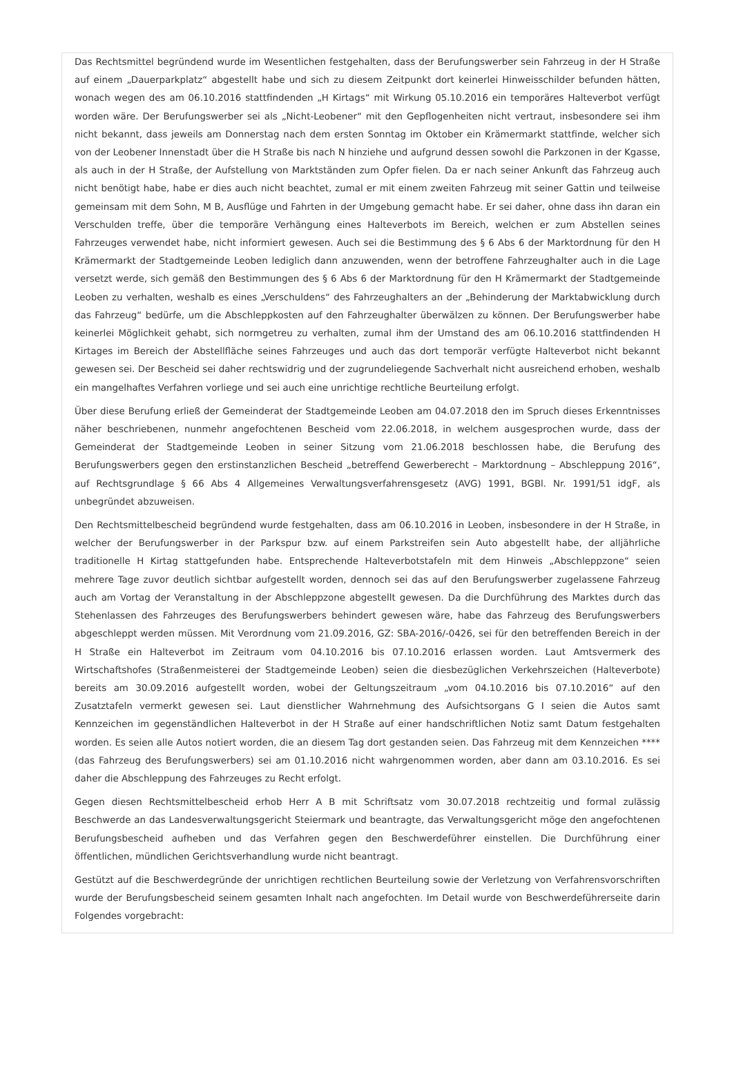Das Rechtsmittel begründend wurde im Wesentlichen festgehalten, dass der Berufungswerber sein Fahrzeug in der H Straße auf einem „Dauerparkplatz“ abgestellt habe und sich zu diesem Zeitpunkt dort keinerlei Hinweisschilder befunden hätten, wonach wegen des am 06.10.2016 stattfindenden „H Kirtags“ mit Wirkung 05.10.2016 ein temporäres Halteverbot verfügt worden wäre. Der Berufungswerber sei als „Nicht-Leobener“ mit den Gepflogenheiten nicht vertraut, insbesondere sei ihm nicht bekannt, dass jeweils am Donnerstag nach dem ersten Sonntag im Oktober ein Krämermarkt stattfinde, welcher sich von der Leobener Innenstadt über die H Straße bis nach N hinziehe und aufgrund dessen sowohl die Parkzonen in der Kgasse, als auch in der H Straße, der Aufstellung von Marktständen zum Opfer fielen. Da er nach seiner Ankunft das Fahrzeug auch nicht benötigt habe, habe er dies auch nicht beachtet, zumal er mit einem zweiten Fahrzeug mit seiner Gattin und teilweise gemeinsam mit dem Sohn, M B, Ausflüge und Fahrten in der Umgebung gemacht habe. Er sei daher, ohne dass ihn daran ein Verschulden treffe, über die temporäre Verhängung eines Halteverbots im Bereich, welchen er zum Abstellen seines Fahrzeuges verwendet habe, nicht informiert gewesen. Auch sei die Bestimmung des § 6 Abs 6 der Marktordnung für den H Krämermarkt der Stadtgemeinde Leoben lediglich dann anzuwenden, wenn der betroffene Fahrzeughalter auch in die Lage versetzt werde, sich gemäß den Bestimmungen des § 6 Abs 6 der Marktordnung für den H Krämermarkt der Stadtgemeinde Leoben zu verhalten, weshalb es eines „Verschuldens“ des Fahrzeughalters an der „Behinderung der Marktabwicklung durch das Fahrzeug“ bedürfe, um die Abschleppkosten auf den Fahrzeughalter überwälzen zu können. Der Berufungswerber habe keinerlei Möglichkeit gehabt, sich normgetreu zu verhalten, zumal ihm der Umstand des am 06.10.2016 stattfindenden H Kirtages im Bereich der Abstellfläche seines Fahrzeuges und auch das dort temporär verfügte Halteverbot nicht bekannt gewesen sei. Der Bescheid sei daher rechtswidrig und der zugrundeliegende Sachverhalt nicht ausreichend erhoben, weshalb ein mangelhaftes Verfahren vorliege und sei auch eine unrichtige rechtliche Beurteilung erfolgt.
Über diese Berufung erließ der Gemeinderat der Stadtgemeinde Leoben am 04.07.2018 den im Spruch dieses Erkenntnisses näher beschriebenen, nunmehr angefochtenen Bescheid vom 22.06.2018, in welchem ausgesprochen wurde, dass der Gemeinderat der Stadtgemeinde Leoben in seiner Sitzung vom 21.06.2018 beschlossen habe, die Berufung des Berufungswerbers gegen den erstinstanzlichen Bescheid „betreffend Gewerberecht – Marktordnung – Abschleppung 2016“, auf Rechtsgrundlage § 66 Abs 4 Allgemeines Verwaltungsverfahrensgesetz (AVG) 1991, BGBl. Nr. 1991/51 idgF, als unbegründet abzuweisen.
Den Rechtsmittelbescheid begründend wurde festgehalten, dass am 06.10.2016 in Leoben, insbesondere in der H Straße, in welcher der Berufungswerber in der Parkspur bzw. auf einem Parkstreifen sein Auto abgestellt habe, der alljährliche traditionelle H Kirtag stattgefunden habe. Entsprechende Halteverbotstafeln mit dem Hinweis „Abschleppzone“ seien mehrere Tage zuvor deutlich sichtbar aufgestellt worden, dennoch sei das auf den Berufungswerber zugelassene Fahrzeug auch am Vortag der Veranstaltung in der Abschleppzone abgestellt gewesen. Da die Durchführung des Marktes durch das Stehenlassen des Fahrzeuges des Berufungswerbers behindert gewesen wäre, habe das Fahrzeug des Berufungswerbers abgeschleppt werden müssen. Mit Verordnung vom 21.09.2016, GZ: SBA-2016/-0426, sei für den betreffenden Bereich in der H Straße ein Halteverbot im Zeitraum vom 04.10.2016 bis 07.10.2016 erlassen worden. Laut Amtsvermerk des Wirtschaftshofes (Straßenmeisterei der Stadtgemeinde Leoben) seien die diesbezüglichen Verkehrszeichen (Halteverbote) bereits am 30.09.2016 aufgestellt worden, wobei der Geltungszeitraum „vom 04.10.2016 bis 07.10.2016“ auf den Zusatztafeln vermerkt gewesen sei. Laut dienstlicher Wahrnehmung des Aufsichtsorgans G I seien die Autos samt Kennzeichen im gegenständlichen Halteverbot in der H Straße auf einer handschriftlichen Notiz samt Datum festgehalten worden. Es seien alle Autos notiert worden, die an diesem Tag dort gestanden seien. Das Fahrzeug mit dem Kennzeichen **** (das Fahrzeug des Berufungswerbers) sei am 01.10.2016 nicht wahrgenommen worden, aber dann am 03.10.2016. Es sei daher die Abschleppung des Fahrzeuges zu Recht erfolgt.
Gegen diesen Rechtsmittelbescheid erhob Herr A B mit Schriftsatz vom 30.07.2018 rechtzeitig und formal zulässig Beschwerde an das Landesverwaltungsgericht Steiermark und beantragte, das Verwaltungsgericht möge den angefochtenen Berufungsbescheid aufheben und das Verfahren gegen den Beschwerdeführer einstellen. Die Durchführung einer öffentlichen, mündlichen Gerichtsverhandlung wurde nicht beantragt.
Gestützt auf die Beschwerdegründe der unrichtigen rechtlichen Beurteilung sowie der Verletzung von Verfahrensvorschriften wurde der Berufungsbescheid seinem gesamten Inhalt nach angefochten. Im Detail wurde von Beschwerdeführerseite darin Folgendes vorgebracht: